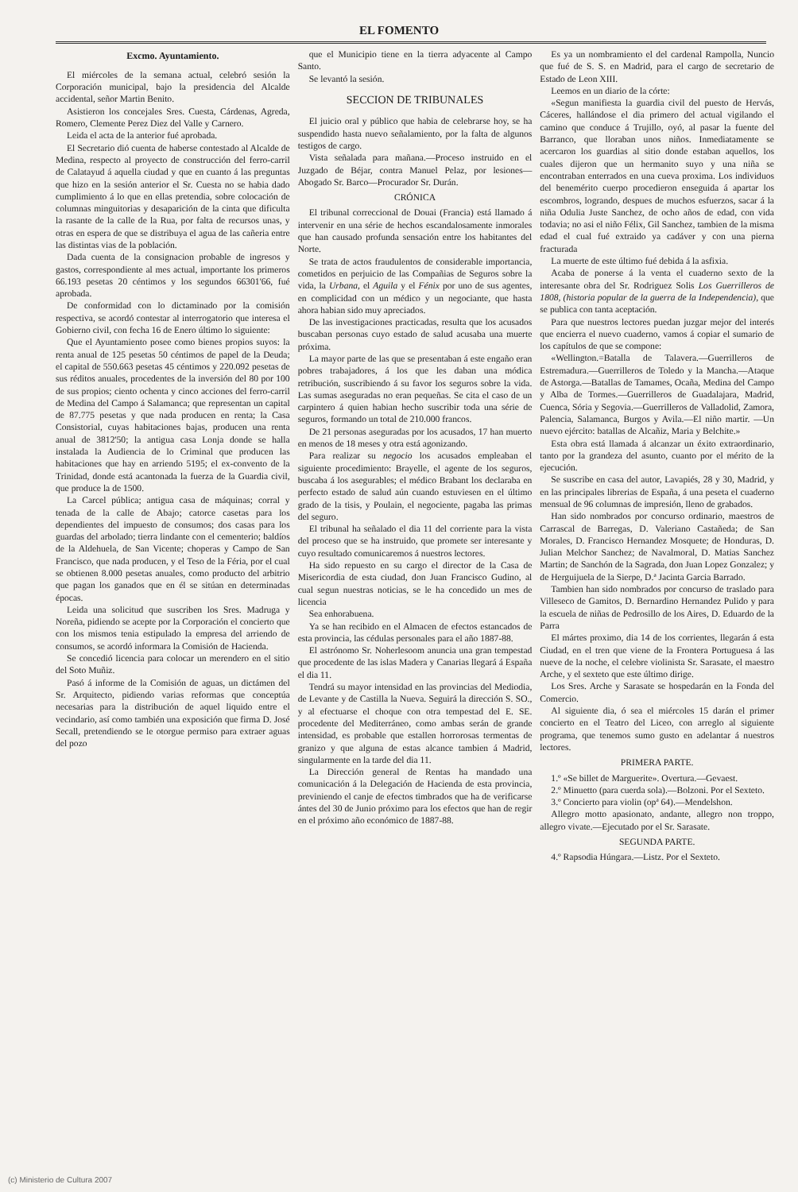EL FOMENTO
Excmo. Ayuntamiento.
El miércoles de la semana actual, celebró sesión la Corporación municipal, bajo la presidencia del Alcalde accidental, señor Martin Benito.
Asistieron los concejales Sres. Cuesta, Cárdenas, Agreda, Romero, Clemente Perez Diez del Valle y Carnero.
Leida el acta de la anterior fué aprobada.
El Secretario dió cuenta de haberse contestado al Alcalde de Medina, respecto al proyecto de construcción del ferro-carril de Calatayud á aquella ciudad y que en cuanto á las preguntas que hizo en la sesión anterior el Sr. Cuesta no se habia dado cumplimiento á lo que en ellas pretendia, sobre colocación de columnas minguitorias y desaparición de la cinta que dificulta la rasante de la calle de la Rua, por falta de recursos unas, y otras en espera de que se distribuya el agua de las cañeria entre las distintas vias de la población.
Dada cuenta de la consignacion probable de ingresos y gastos, correspondiente al mes actual, importante los primeros 66.193 pesetas 20 céntimos y los segundos 66301'66, fué aprobada.
De conformidad con lo dictaminado por la comisión respectiva, se acordó contestar al interrogatorio que interesa el Gobierno civil, con fecha 16 de Enero último lo siguiente:
Que el Ayuntamiento posee como bienes propios suyos: la renta anual de 125 pesetas 50 céntimos de papel de la Deuda; el capital de 550.663 pesetas 45 céntimos y 220.092 pesetas de sus réditos anuales, procedentes de la inversión del 80 por 100 de sus propios; ciento ochenta y cinco acciones del ferro-carril de Medina del Campo á Salamanca; que representan un capital de 87.775 pesetas y que nada producen en renta; la Casa Consistorial, cuyas habitaciones bajas, producen una renta anual de 3812'50; la antigua casa Lonja donde se halla instalada la Audiencia de lo Criminal que producen las habitaciones que hay en arriendo 5195; el ex-convento de la Trinidad, donde está acantonada la fuerza de la Guardia civil, que produce la de 1500.
La Carcel pública; antigua casa de máquinas; corral y tenada de la calle de Abajo; catorce casetas para los dependientes del impuesto de consumos; dos casas para los guardas del arbolado; tierra lindante con el cementerio; baldíos de la Aldehuela, de San Vicente; choperas y Campo de San Francisco, que nada producen, y el Teso de la Féria, por el cual se obtienen 8.000 pesetas anuales, como producto del arbitrio que pagan los ganados que en él se sitúan en determinadas épocas.
Leida una solicitud que suscriben los Sres. Madruga y Noreña, pidiendo se acepte por la Corporación el concierto que con los mismos tenia estipulado la empresa del arriendo de consumos, se acordó informara la Comisión de Hacienda.
Se concedió licencia para colocar un merendero en el sitio del Soto Muñiz.
Pasó á informe de la Comisión de aguas, un dictámen del Sr. Arquitecto, pidiendo varias reformas que conceptúa necesarias para la distribución de aquel liquido entre el vecindario, así como también una exposición que firma D. José Secall, pretendiendo se le otorgue permiso para extraer aguas del pozo
que el Municipio tiene en la tierra adyacente al Campo Santo.
Se levantó la sesión.
SECCION DE TRIBUNALES
El juicio oral y público que habia de celebrarse hoy, se ha suspendido hasta nuevo señalamiento, por la falta de algunos testigos de cargo.
Vista señalada para mañana.—Proceso instruido en el Juzgado de Béjar, contra Manuel Pelaz, por lesiones—Abogado Sr. Barco—Procurador Sr. Durán.
CRÓNICA
El tribunal correccional de Douai (Francia) está llamado á intervenir en una série de hechos escandalosamente inmorales que han causado profunda sensación entre los habitantes del Norte.
Se trata de actos fraudulentos de considerable importancia, cometidos en perjuicio de las Compañias de Seguros sobre la vida, la Urbana, el Aguila y el Fénix por uno de sus agentes, en complicidad con un médico y un negociante, que hasta ahora habian sido muy apreciados.
De las investigaciones practicadas, resulta que los acusados buscaban personas cuyo estado de salud acusaba una muerte próxima.
La mayor parte de las que se presentaban á este engaño eran pobres trabajadores, á los que les daban una módica retribución, suscribiendo á su favor los seguros sobre la vida. Las sumas aseguradas no eran pequeñas. Se cita el caso de un carpintero á quien habian hecho suscribir toda una série de seguros, formando un total de 210.000 francos.
De 21 personas aseguradas por los acusados, 17 han muerto en menos de 18 meses y otra está agonizando.
Para realizar su negocio los acusados empleaban el siguiente procedimiento: Brayelle, el agente de los seguros, buscaba á los asegurables; el médico Brabant los declaraba en perfecto estado de salud aún cuando estuviesen en el último grado de la tisis, y Poulain, el negociente, pagaba las primas del seguro.
El tribunal ha señalado el dia 11 del corriente para la vista del proceso que se ha instruido, que promete ser interesante y cuyo resultado comunicaremos á nuestros lectores.
Ha sido repuesto en su cargo el director de la Casa de Misericordia de esta ciudad, don Juan Francisco Gudino, al cual segun nuestras noticias, se le ha concedido un mes de licencia
Sea enhorabuena.
Ya se han recibido en el Almacen de efectos estancados de esta provincia, las cédulas personales para el año 1887-88.
El astrónomo Sr. Noherlesoom anuncia una gran tempestad que procedente de las islas Madera y Canarias llegará á España el dia 11.
Tendrá su mayor intensidad en las provincias del Mediodia, de Levante y de Castilla la Nueva. Seguirá la dirección S. SO., y al efectuarse el choque con otra tempestad del E. SE. procedente del Mediterráneo, como ambas serán de grande intensidad, es probable que estallen horrorosas termentas de granizo y que alguna de estas alcance tambien á Madrid, singularmente en la tarde del dia 11.
La Dirección general de Rentas ha mandado una comunicación á la Delegación de Hacienda de esta provincia, previniendo el canje de efectos timbrados que ha de verificarse ántes del 30 de Junio próximo para los efectos que han de regir en el próximo año económico de 1887-88.
Es ya un nombramiento el del cardenal Rampolla, Nuncio que fué de S. S. en Madrid, para el cargo de secretario de Estado de Leon XIII.
Leemos en un diario de la córte:
«Segun manifiesta la guardia civil del puesto de Hervás, Cáceres, hallándose el dia primero del actual vigilando el camino que conduce á Trujillo, oyó, al pasar la fuente del Barranco, que lloraban unos niños. Inmediatamente se acercaron los guardias al sitio donde estaban aquellos, los cuales dijeron que un hermanito suyo y una niña se encontraban enterrados en una cueva proxima. Los individuos del benemérito cuerpo procedieron enseguida á apartar los escombros, logrando, despues de muchos esfuerzos, sacar á la niña Odulia Juste Sanchez, de ocho años de edad, con vida todavia; no asi el niño Félix, Gil Sanchez, tambien de la misma edad el cual fué extraido ya cadáver y con una pierna fracturada
La muerte de este último fué debida á la asfixia.
Acaba de ponerse á la venta el cuaderno sexto de la interesante obra del Sr. Rodriguez Solis Los Guerrilleros de 1808, (historia popular de la guerra de la Independencia), que se publica con tanta aceptación.
Para que nuestros lectores puedan juzgar mejor del interés que encierra el nuevo cuaderno, vamos á copiar el sumario de los capítulos de que se compone:
«Wellington.=Batalla de Talavera.—Guerrilleros de Estremadura.—Guerrilleros de Toledo y la Mancha.—Ataque de Astorga.—Batallas de Tamames, Ocaña, Medina del Campo y Alba de Tormes.—Guerrilleros de Guadalajara, Madrid, Cuenca, Sória y Segovia.—Guerrilleros de Valladolid, Zamora, Palencia, Salamanca, Burgos y Avila.—El niño martir. —Un nuevo ejército: batallas de Alcañiz, Maria y Belchite.»
Esta obra está llamada á alcanzar un éxito extraordinario, tanto por la grandeza del asunto, cuanto por el mérito de la ejecución.
Se suscribe en casa del autor, Lavapiés, 28 y 30, Madrid, y en las principales librerias de España, á una peseta el cuaderno mensual de 96 columnas de impresión, lleno de grabados.
Han sido nombrados por concurso ordinario, maestros de Carrascal de Barregas, D. Valeriano Castañeda; de San Morales, D. Francisco Hernandez Mosquete; de Honduras, D. Julian Melchor Sanchez; de Navalmoral, D. Matias Sanchez Martin; de Sanchón de la Sagrada, don Juan Lopez Gonzalez; y de Herguijuela de la Sierpe, D.ª Jacinta Garcia Barrado.
Tambien han sido nombrados por concurso de traslado para Villeseco de Gamitos, D. Bernardino Hernandez Pulido y para la escuela de niñas de Pedrosillo de los Aires, D. Eduardo de la Parra
El mártes proximo, dia 14 de los corrientes, llegarán á esta Ciudad, en el tren que viene de la Frontera Portuguesa á las nueve de la noche, el celebre violinista Sr. Sarasate, el maestro Arche, y el sexteto que este último dirige.
Los Sres. Arche y Sarasate se hospedarán en la Fonda del Comercio.
Al siguiente dia, ó sea el miércoles 15 darán el primer concierto en el Teatro del Liceo, con arreglo al siguiente programa, que tenemos sumo gusto en adelantar á nuestros lectores.
PRIMERA PARTE.
1.º «Se billet de Marguerite». Overtura.—Gevaest.
2.º Minuetto (para cuerda sola).—Bolzoni. Por el Sexteto.
3.º Concierto para violin (opª 64).—Mendelshon.
Allegro motto apasionato, andante, allegro non troppo, allegro vivate.—Ejecutado por el Sr. Sarasate.
SEGUNDA PARTE.
4.º Rapsodia Húngara.—Listz. Por el Sexteto.
(c) Ministerio de Cultura 2007